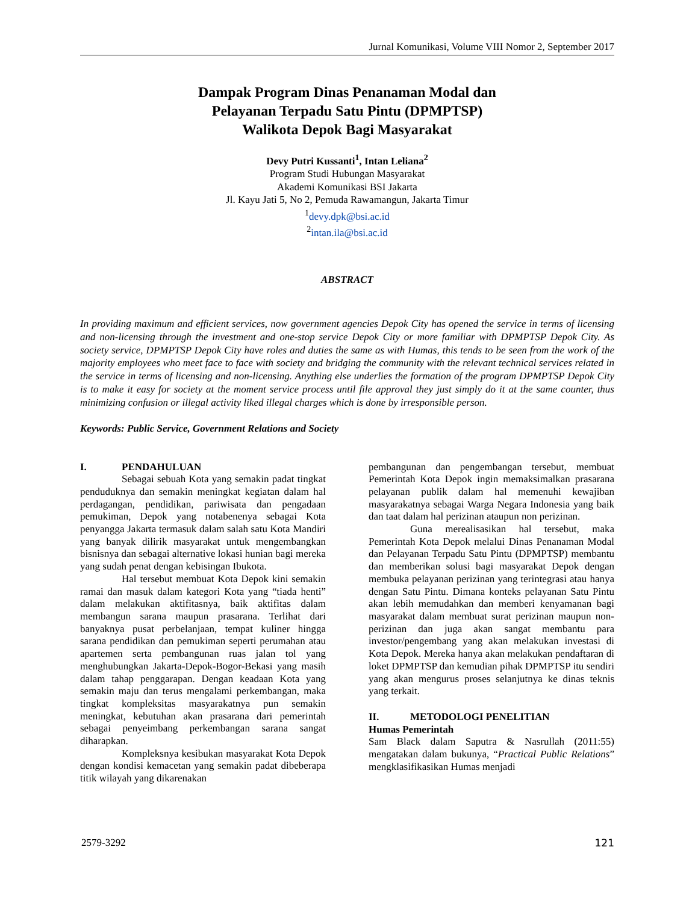Jurnal Komunikasi, Volume VIII Nomor 2, September 2017
Dampak Program Dinas Penanaman Modal dan
Pelayanan Terpadu Satu Pintu (DPMPTSP)
Walikota Depok Bagi Masyarakat
Devy Putri Kussanti<sup>1</sup>, Intan Leliana<sup>2</sup>
Program Studi Hubungan Masyarakat
Akademi Komunikasi BSI Jakarta
Jl. Kayu Jati 5, No 2, Pemuda Rawamangun, Jakarta Timur
<sup>1</sup> devy.dpk@bsi.ac.id
<sup>2</sup> intan.ila@bsi.ac.id
ABSTRACT
In providing maximum and efficient services, now government agencies Depok City has opened the service in terms of licensing and non-licensing through the investment and one-stop service Depok City or more familiar with DPMPTSP Depok City. As society service, DPMPTSP Depok City have roles and duties the same as with Humas, this tends to be seen from the work of the majority employees who meet face to face with society and bridging the community with the relevant technical services related in the service in terms of licensing and non-licensing. Anything else underlies the formation of the program DPMPTSP Depok City is to make it easy for society at the moment service process until file approval they just simply do it at the same counter, thus minimizing confusion or illegal activity liked illegal charges which is done by irresponsible person.
Keywords: Public Service, Government Relations and Society
I. PENDAHULUAN
Sebagai sebuah Kota yang semakin padat tingkat penduduknya dan semakin meningkat kegiatan dalam hal perdagangan, pendidikan, pariwisata dan pengadaan pemukiman, Depok yang notabenenya sebagai Kota penyangga Jakarta termasuk dalam salah satu Kota Mandiri yang banyak dilirik masyarakat untuk mengembangkan bisnisnya dan sebagai alternative lokasi hunian bagi mereka yang sudah penat dengan kebisingan Ibukota.
Hal tersebut membuat Kota Depok kini semakin ramai dan masuk dalam kategori Kota yang “tiada henti” dalam melakukan aktifitasnya, baik aktifitas dalam membangun sarana maupun prasarana. Terlihat dari banyaknya pusat perbelanjaan, tempat kuliner hingga sarana pendidikan dan pemukiman seperti perumahan atau apartemen serta pembangunan ruas jalan tol yang menghubungkan Jakarta-Depok-Bogor-Bekasi yang masih dalam tahap penggarapan. Dengan keadaan Kota yang semakin maju dan terus mengalami perkembangan, maka tingkat kompleksitas masyarakatnya pun semakin meningkat, kebutuhan akan prasarana dari pemerintah sebagai penyeimbang perkembangan sarana sangat diharapkan.
Kompleksnya kesibukan masyarakat Kota Depok dengan kondisi kemacetan yang semakin padat dibeberapa titik wilayah yang dikarenakan
pembangunan dan pengembangan tersebut, membuat Pemerintah Kota Depok ingin memaksimalkan prasarana pelayanan publik dalam hal memenuhi kewajiban masyarakatnya sebagai Warga Negara Indonesia yang baik dan taat dalam hal perizinan ataupun non perizinan.
Guna merealisasikan hal tersebut, maka Pemerintah Kota Depok melalui Dinas Penanaman Modal dan Pelayanan Terpadu Satu Pintu (DPMPTSP) membantu dan memberikan solusi bagi masyarakat Depok dengan membuka pelayanan perizinan yang terintegrasi atau hanya dengan Satu Pintu. Dimana konteks pelayanan Satu Pintu akan lebih memudahkan dan memberi kenyamanan bagi masyarakat dalam membuat surat perizinan maupun non-perizinan dan juga akan sangat membantu para investor/pengembang yang akan melakukan investasi di Kota Depok. Mereka hanya akan melakukan pendaftaran di loket DPMPTSP dan kemudian pihak DPMPTSP itu sendiri yang akan mengurus proses selanjutnya ke dinas teknis yang terkait.
II. METODOLOGI PENELITIAN
Humas Pemerintah
Sam Black dalam Saputra & Nasrullah (2011:55) mengatakan dalam bukunya, “Practical Public Relations” mengklasifikasikan Humas menjadi
2579-3292 121